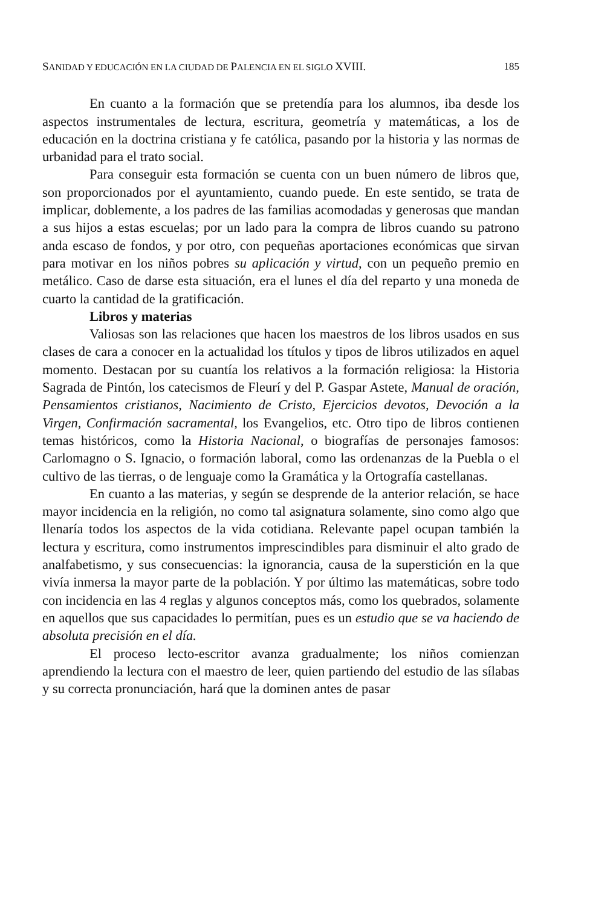SANIDAD Y EDUCACIÓN EN LA CIUDAD DE PALENCIA EN EL SIGLO XVIII. 185
En cuanto a la formación que se pretendía para los alumnos, iba desde los aspectos instrumentales de lectura, escritura, geometría y matemáticas, a los de educación en la doctrina cristiana y fe católica, pasando por la historia y las normas de urbanidad para el trato social.
Para conseguir esta formación se cuenta con un buen número de libros que, son proporcionados por el ayuntamiento, cuando puede. En este sentido, se trata de implicar, doblemente, a los padres de las familias acomodadas y generosas que mandan a sus hijos a estas escuelas; por un lado para la compra de libros cuando su patrono anda escaso de fondos, y por otro, con pequeñas aportaciones económicas que sirvan para motivar en los niños pobres su aplicación y virtud, con un pequeño premio en metálico. Caso de darse esta situación, era el lunes el día del reparto y una moneda de cuarto la cantidad de la gratificación.
Libros y materias
Valiosas son las relaciones que hacen los maestros de los libros usados en sus clases de cara a conocer en la actualidad los títulos y tipos de libros utilizados en aquel momento. Destacan por su cuantía los relativos a la formación religiosa: la Historia Sagrada de Pintón, los catecismos de Fleurí y del P. Gaspar Astete, Manual de oración, Pensamientos cristianos, Nacimiento de Cristo, Ejercicios devotos, Devoción a la Virgen, Confirmación sacramental, los Evangelios, etc. Otro tipo de libros contienen temas históricos, como la Historia Nacional, o biografías de personajes famosos: Carlomagno o S. Ignacio, o formación laboral, como las ordenanzas de la Puebla o el cultivo de las tierras, o de lenguaje como la Gramática y la Ortografía castellanas.
En cuanto a las materias, y según se desprende de la anterior relación, se hace mayor incidencia en la religión, no como tal asignatura solamente, sino como algo que llenaría todos los aspectos de la vida cotidiana. Relevante papel ocupan también la lectura y escritura, como instrumentos imprescindibles para disminuir el alto grado de analfabetismo, y sus consecuencias: la ignorancia, causa de la superstición en la que vivía inmersa la mayor parte de la población. Y por último las matemáticas, sobre todo con incidencia en las 4 reglas y algunos conceptos más, como los quebrados, solamente en aquellos que sus capacidades lo permitían, pues es un estudio que se va haciendo de absoluta precisión en el día.
El proceso lecto-escritor avanza gradualmente; los niños comienzan aprendiendo la lectura con el maestro de leer, quien partiendo del estudio de las sílabas y su correcta pronunciación, hará que la dominen antes de pasar